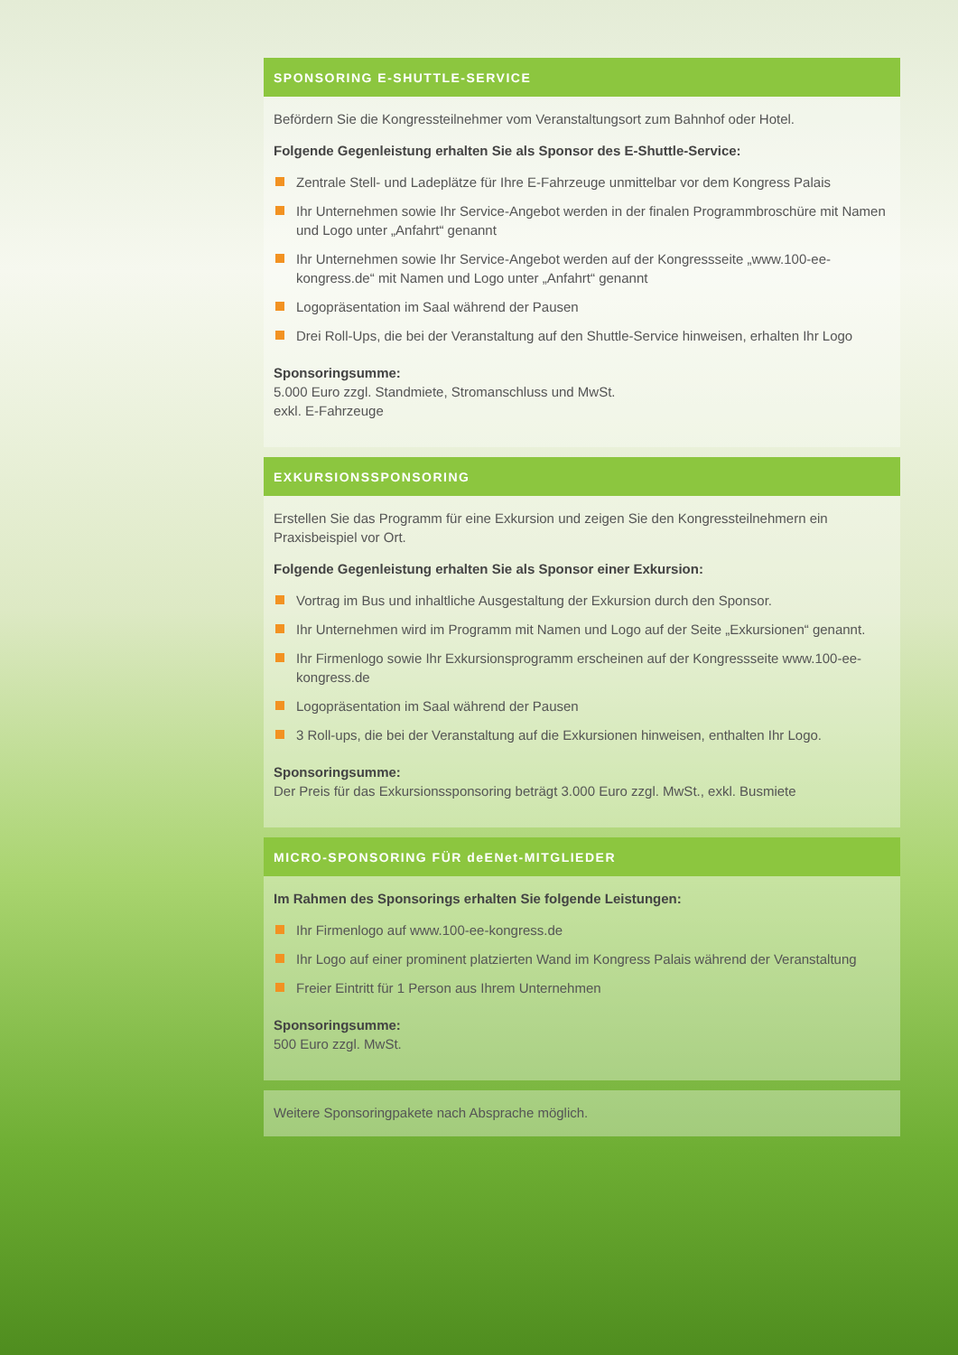SPONSORING E-SHUTTLE-SERVICE
Befördern Sie die Kongressteilnehmer vom Veranstaltungsort zum Bahnhof oder Hotel.
Folgende Gegenleistung erhalten Sie als Sponsor des E-Shuttle-Service:
Zentrale Stell- und Ladeplätze für Ihre E-Fahrzeuge unmittelbar vor dem Kongress Palais
Ihr Unternehmen sowie Ihr Service-Angebot werden in der finalen Programmbroschüre mit Namen und Logo unter „Anfahrt“ genannt
Ihr Unternehmen sowie Ihr Service-Angebot werden auf der Kongressseite „www.100-ee-kongress.de“ mit Namen und Logo unter „Anfahrt“ genannt
Logopräsentation im Saal während der Pausen
Drei Roll-Ups, die bei der Veranstaltung auf den Shuttle-Service hinweisen, erhalten Ihr Logo
Sponsoringsumme:
5.000 Euro zzgl. Standmiete, Stromanschluss und MwSt.
exkl. E-Fahrzeuge
EXKURSIONSSPONSORING
Erstellen Sie das Programm für eine Exkursion und zeigen Sie den Kongressteilnehmern ein Praxisbeispiel vor Ort.
Folgende Gegenleistung erhalten Sie als Sponsor einer Exkursion:
Vortrag im Bus und inhaltliche Ausgestaltung der Exkursion durch den Sponsor.
Ihr Unternehmen wird im Programm mit Namen und Logo auf der Seite „Exkursionen“ genannt.
Ihr Firmenlogo sowie Ihr Exkursionsprogramm erscheinen auf der Kongressseite www.100-ee-kongress.de
Logopräsentation im Saal während der Pausen
3 Roll-ups, die bei der Veranstaltung auf die Exkursionen hinweisen, enthalten Ihr Logo.
Sponsoringsumme:
Der Preis für das Exkursionssponsoring beträgt 3.000 Euro zzgl. MwSt., exkl. Busmiete
MICRO-SPONSORING FÜR deENet-MITGLIEDER
Im Rahmen des Sponsorings erhalten Sie folgende Leistungen:
Ihr Firmenlogo auf www.100-ee-kongress.de
Ihr Logo auf einer prominent platzierten Wand im Kongress Palais während der Veranstaltung
Freier Eintritt für 1 Person aus Ihrem Unternehmen
Sponsoringsumme:
500 Euro zzgl. MwSt.
Weitere Sponsoringpakete nach Absprache möglich.